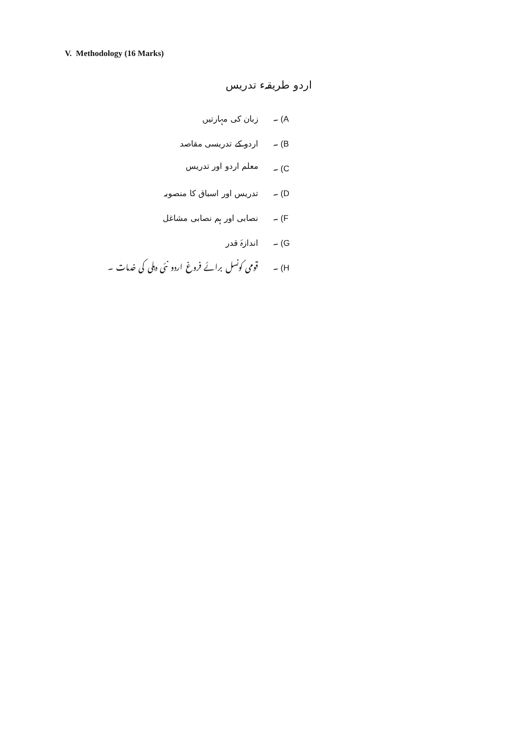V. Methodology (16 Marks)
اردو طریقہء تدریس
زبان کی مہارتیں A) ۔
اردو کے تدریسی مقاصد B) ۔
معلم اردو اور تدریس C) ۔
تدریس اور اسباق کا منصوبہ D) ۔
نصابی اور ہم نصابی مشاغل F) ۔
اندازۂ قدر G) ۔
قومی کونسل برائے فروغ اردو نئی دہلی کی خدمات ۔ H) ۔